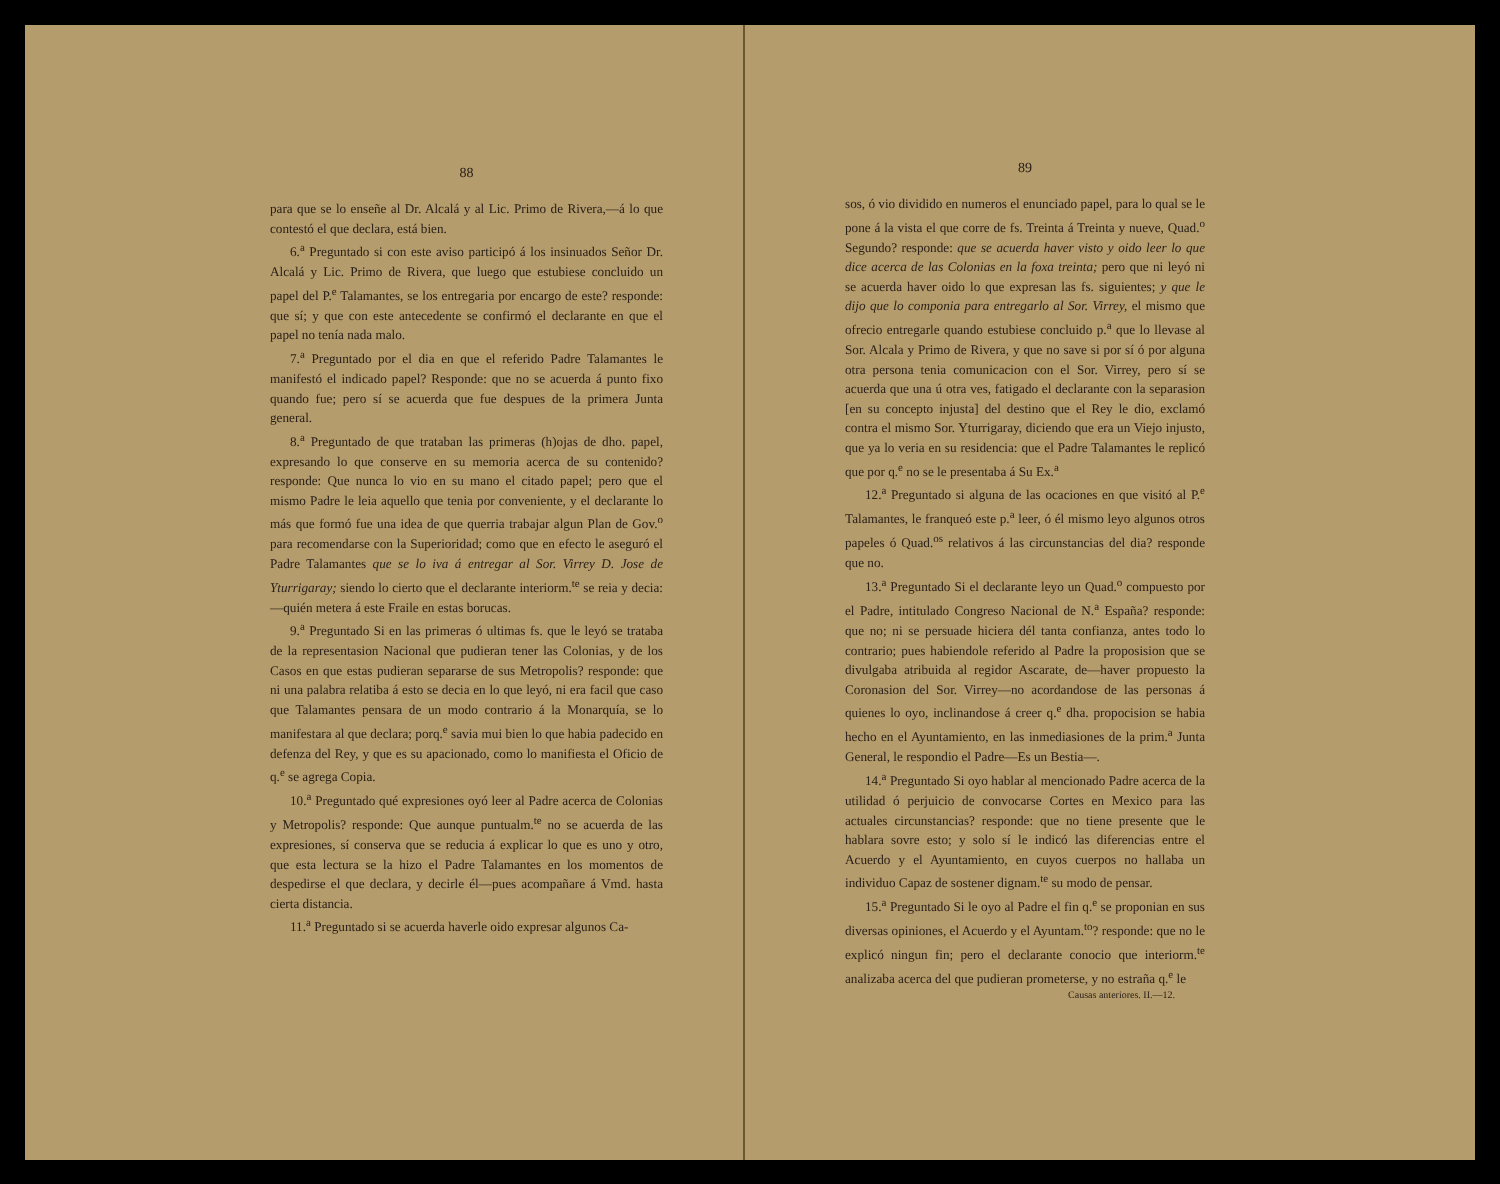88
para que se lo enseñe al Dr. Alcalá y al Lic. Primo de Rivera,—á lo que contestó el que declara, está bien.
6.<sup>a</sup> Preguntado si con este aviso participó á los insinuados Señor Dr. Alcalá y Lic. Primo de Rivera, que luego que estubiese concluido un papel del P.<sup>e</sup> Talamantes, se los entregaria por encargo de este? responde: que sí; y que con este antecedente se confirmó el declarante en que el papel no tenía nada malo.
7.<sup>a</sup> Preguntado por el dia en que el referido Padre Talamantes le manifestó el indicado papel? Responde: que no se acuerda á punto fixo quando fue; pero sí se acuerda que fue despues de la primera Junta general.
8.<sup>a</sup> Preguntado de que trataban las primeras (h)ojas de dho. papel, expresando lo que conserve en su memoria acerca de su contenido? responde: Que nunca lo vio en su mano el citado papel; pero que el mismo Padre le leia aquello que tenia por conveniente, y el declarante lo más que formó fue una idea de que querria trabajar algun Plan de Gov.<sup>o</sup> para recomendarse con la Superioridad; como que en efecto le aseguró el Padre Talamantes que se lo iva á entregar al Sor. Virrey D. Jose de Yturrigaray; siendo lo cierto que el declarante interiorm.<sup>te</sup> se reia y decia:—quién metera á este Fraile en estas borucas.
9.<sup>a</sup> Preguntado Si en las primeras ó ultimas fs. que le leyó se trataba de la representasion Nacional que pudieran tener las Colonias, y de los Casos en que estas pudieran separarse de sus Metropolis? responde: que ni una palabra relatiba á esto se decia en lo que leyó, ni era facil que caso que Talamantes pensara de un modo contrario á la Monarquía, se lo manifestara al que declara; porq.<sup>e</sup> savia mui bien lo que habia padecido en defenza del Rey, y que es su apacionado, como lo manifiesta el Oficio de q.<sup>e</sup> se agrega Copia.
10.<sup>a</sup> Preguntado qué expresiones oyó leer al Padre acerca de Colonias y Metropolis? responde: Que aunque puntualm.<sup>te</sup> no se acuerda de las expresiones, sí conserva que se reducia á explicar lo que es uno y otro, que esta lectura se la hizo el Padre Talamantes en los momentos de despedirse el que declara, y decirle él—pues acompañare á Vmd. hasta cierta distancia.
11.<sup>a</sup> Preguntado si se acuerda haverle oido expresar algunos Ca-
89
sos, ó vio dividido en numeros el enunciado papel, para lo qual se le pone á la vista el que corre de fs. Treinta á Treinta y nueve, Quad.<sup>o</sup> Segundo? responde: que se acuerda haver visto y oido leer lo que dice acerca de las Colonias en la foxa treinta; pero que ni leyó ni se acuerda haver oido lo que expresan las fs. siguientes; y que le dijo que lo componia para entregarlo al Sor. Virrey, el mismo que ofrecio entregarle quando estubiese concluido p.<sup>a</sup> que lo llevase al Sor. Alcala y Primo de Rivera, y que no save si por sí ó por alguna otra persona tenia comunicacion con el Sor. Virrey, pero sí se acuerda que una ú otra ves, fatigado el declarante con la separasion [en su concepto injusta] del destino que el Rey le dio, exclamó contra el mismo Sor. Yturrigaray, diciendo que era un Viejo injusto, que ya lo veria en su residencia: que el Padre Talamantes le replicó que por q.<sup>e</sup> no se le presentaba á Su Ex.<sup>a</sup>
12.<sup>a</sup> Preguntado si alguna de las ocaciones en que visitó al P.<sup>e</sup> Talamantes, le franqueó este p.<sup>a</sup> leer, ó él mismo leyo algunos otros papeles ó Quad.<sup>os</sup> relativos á las circunstancias del dia? responde que no.
13.<sup>a</sup> Preguntado Si el declarante leyo un Quad.<sup>o</sup> compuesto por el Padre, intitulado Congreso Nacional de N.<sup>a</sup> España? responde: que no; ni se persuade hiciera dél tanta confianza, antes todo lo contrario; pues habiendole referido al Padre la proposision que se divulgaba atribuida al regidor Ascarate, de—haver propuesto la Coronasion del Sor. Virrey—no acordandose de las personas á quienes lo oyo, inclinandose á creer q.<sup>e</sup> dha. propocision se habia hecho en el Ayuntamiento, en las inmediasiones de la prim.<sup>a</sup> Junta General, le respondio el Padre—Es un Bestia—.
14.<sup>a</sup> Preguntado Si oyo hablar al mencionado Padre acerca de la utilidad ó perjuicio de convocarse Cortes en Mexico para las actuales circunstancias? responde: que no tiene presente que le hablara sovre esto; y solo sí le indicó las diferencias entre el Acuerdo y el Ayuntamiento, en cuyos cuerpos no hallaba un individuo Capaz de sostener dignam.<sup>te</sup> su modo de pensar.
15.<sup>a</sup> Preguntado Si le oyo al Padre el fin q.<sup>e</sup> se proponian en sus diversas opiniones, el Acuerdo y el Ayuntam.<sup>to</sup>? responde: que no le explicó ningun fin; pero el declarante conocio que interiorm.<sup>te</sup> analizaba acerca del que pudieran prometerse, y no estraña q.<sup>e</sup> le
Causas anteriores. II.—12.